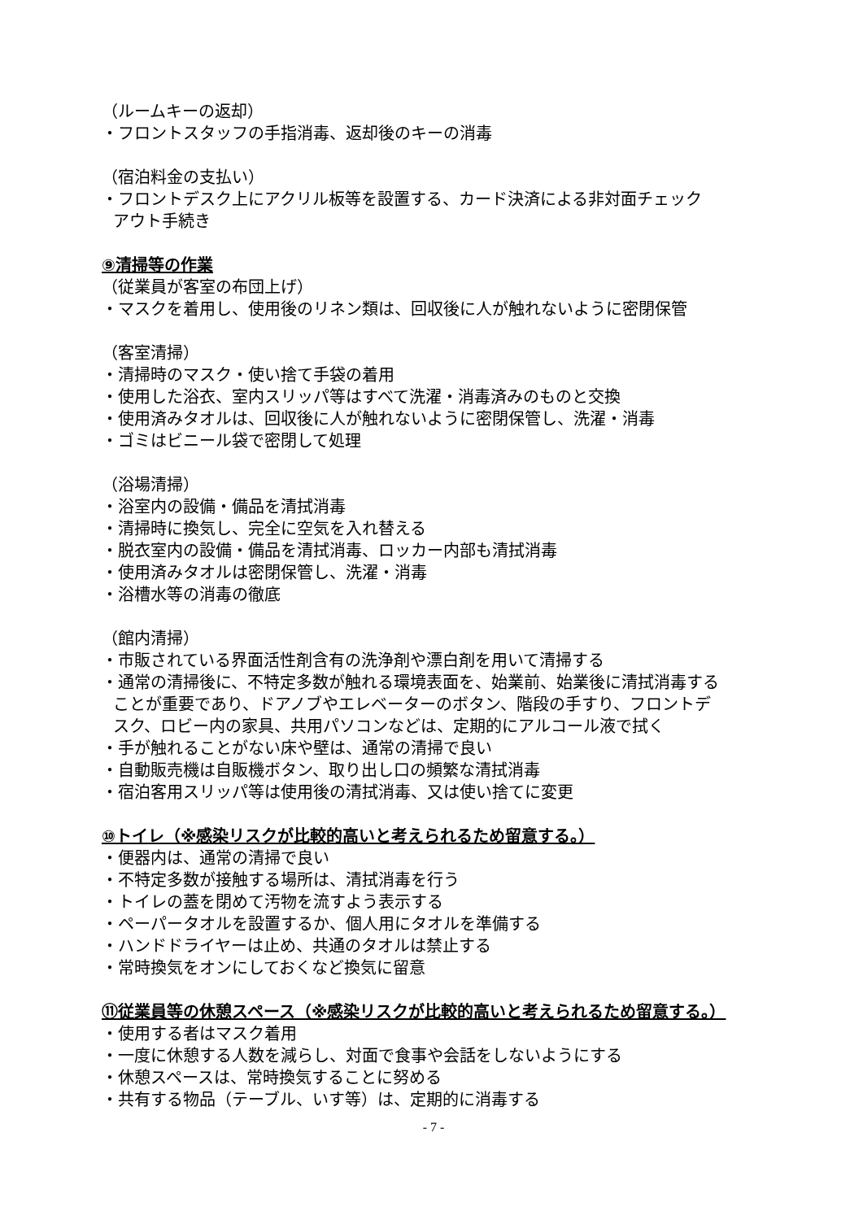（ルームキーの返却）
・フロントスタッフの手指消毒、返却後のキーの消毒
（宿泊料金の支払い）
・フロントデスク上にアクリル板等を設置する、カード決済による非対面チェック
アウト手続き
⑨清掃等の作業
（従業員が客室の布団上げ）
・マスクを着用し、使用後のリネン類は、回収後に人が触れないように密閉保管
（客室清掃）
・清掃時のマスク・使い捨て手袋の着用
・使用した浴衣、室内スリッパ等はすべて洗濯・消毒済みのものと交換
・使用済みタオルは、回収後に人が触れないように密閉保管し、洗濯・消毒
・ゴミはビニール袋で密閉して処理
（浴場清掃）
・浴室内の設備・備品を清拭消毒
・清掃時に換気し、完全に空気を入れ替える
・脱衣室内の設備・備品を清拭消毒、ロッカー内部も清拭消毒
・使用済みタオルは密閉保管し、洗濯・消毒
・浴槽水等の消毒の徹底
（館内清掃）
・市販されている界面活性剤含有の洗浄剤や漂白剤を用いて清掃する
・通常の清掃後に、不特定多数が触れる環境表面を、始業前、始業後に清拭消毒する
ことが重要であり、ドアノブやエレベーターのボタン、階段の手すり、フロントデ
スク、ロビー内の家具、共用パソコンなどは、定期的にアルコール液で拭く
・手が触れることがない床や壁は、通常の清掃で良い
・自動販売機は自販機ボタン、取り出し口の頻繁な清拭消毒
・宿泊客用スリッパ等は使用後の清拭消毒、又は使い捨てに変更
⑩トイレ（※感染リスクが比較的高いと考えられるため留意する。）
・便器内は、通常の清掃で良い
・不特定多数が接触する場所は、清拭消毒を行う
・トイレの蓋を閉めて汚物を流すよう表示する
・ペーパータオルを設置するか、個人用にタオルを準備する
・ハンドドライヤーは止め、共通のタオルは禁止する
・常時換気をオンにしておくなど換気に留意
⑪従業員等の休憩スペース（※感染リスクが比較的高いと考えられるため留意する。）
・使用する者はマスク着用
・一度に休憩する人数を減らし、対面で食事や会話をしないようにする
・休憩スペースは、常時換気することに努める
・共有する物品（テーブル、いす等）は、定期的に消毒する
- 7 -